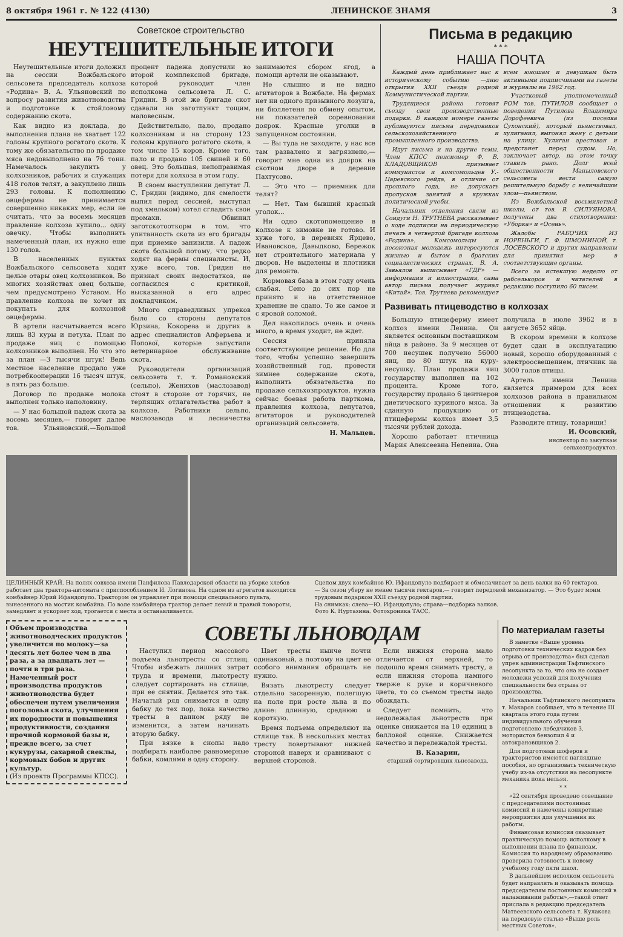8 октября 1961 г. № 122 (4130) ЛЕНИНСКОЕ ЗНАМЯ 3
Советское строительство
НЕУТЕШИТЕЛЬНЫЕ ИТОГИ
Неутешительные итоги доложил на сессии Вожбальского сельсовета председатель колхоза «Родина» В. А. Ульяновский по вопросу развития животноводства и подготовке к стойловому содержанию скота.
Как видно из доклада, до выполнения плана не хватает 122 головы крупного рогатого скота. К тому же обязательство по продаже мяса недовыполнено на 76 тонн. Намечалось закупить у колхозников, рабочих и служащих 418 голов телят, а закуплено лишь 293 головы. К пополнению овцефермы не принимается совершенно никаких мер, если не считать, что за восемь месяцев правление колхоза купило... одну овечку. Чтобы выполнить намеченный план, их нужно еще 130 голов.
В населенных пунктах Вожбальского сельсовета ходят целые отары овец колхозников. Во многих хозяйствах овец больше, чем предусмотрено Уставом. Но правление колхоза не хочет их покупать для колхозной овцефермы.
В артели насчитывается всего лишь 83 куры и петуха. План по продаже яиц с помощью колхозников выполнен. Но что это за план —3 тысячи штук! Ведь местное население продало уже потребкооперации 16 тысяч штук, в пять раз больше.
Договор по продаже молока выполнен только наполовину.
— У нас большой падеж скота за восемь месяцев,— говорит далее тов. Ульяновский.—Большой процент падежа допустили во второй комплексной бригаде, которой руководит член исполкома сельсовета Л. С. Гридин. В этой же бригаде скот сдавали на заготпункт тощим, маловесным.
Действительно, пало, продано колхозникам и на сторону 123 головы крупного рогатого скота, в том числе 15 коров. Кроме того, пало и продано 105 свиней и 60 овец. Это большая, непоправимая потеря для колхоза в этом году.
В своем выступлении депутат Л. С. Гридин (видимо, для смелости выпил перед сессией, выступал под хмельком) хотел сгладить свои промахи. Обвинил заготскотооткорм в том, что упитанность скота из его бригады при приемке занизили. А падеж скота большой потому, что редко ходят на фермы специалисты. И, хуже всего, тов. Гридин не признал своих недостатков, не согласился с критикой, высказанной в его адрес докладчиком.
Много справедливых упреков было со стороны депутатов Юрзина, Кокорева и других в адрес специалистов Алферьева и Попової, которые запустили ветеринарное обслуживание скота.
Руководители организаций сельсовета т. т. Романовский (сельпо), Женихов (маслозавод) стоят в стороне от горячих, не терпящих отлагательства работ в колхозе. Работники сельпо, маслозавода и лесничества занимаются сбором ягод, а помощи артели не оказывают.
Не слышно и не видно агитаторов в Вожбале. На фермах нет ни одного призывного лозунга, ни бюллетеня по обмену опытом, ни показателей соревнования доярок. Красные уголки в запущенном состоянии.
— Вы туда не заходите, у нас все там развалено и загрязнено,—говорит мне одна из доярок на скотном дворе в деревне Пахтусово.
— Это что — приемник для телят?
— Нет. Там бывший красный уголок...
Ни одно скотопомещение в колхозе к зимовке не готово. И хуже того, в деревнях Ярцево, Ивановское, Давыдково, Бережок нет строительного материала у дворов. Не выделены и плотники для ремонта.
Кормовая база в этом году очень слабая. Сено до сих пор не принято и на ответственное хранение не сдано. То же самое и с яровой соломой.
Дел накопилось очень и очень много, а время уходит, не ждет.
Сессия приняла соответствующее решение. Но для того, чтобы успешно завершить хозяйственный год, провести зимнее содержание скота, выполнить обязательства по продаже сельхозпродуктов, нужна сейчас боевая работа парткома, правления колхоза, депутатов, агитаторов и руководителей организаций сельсовета.
Н. Мальцев.
Письма в редакцию
* * *
НАША ПОЧТА
Каждый день приближает нас к историческому событию —дню открытия XXII съезда родной Коммунистической партии.
Трудящиеся района готовят съезду свои производственные подарки. В каждом номере газеты публикуются письма передовиков сельскохозяйственного и промышленного производства.
Идут письма и на другие темы. Член КПСС пенсионер Ф. В. КЛАДОВЩИКОВ призывает коммунистов и комсомольцев У.-Царевского рейда, в отличие от прошлого года, не допускать пропусков занятий в кружках политической учебы.
Начальник отделения связи из Сондуги Н. ТРУТНЕВА рассказывает о ходе подписки на периодическую печать в четвертой бригаде колхоза «Родина». Комсомольцы и несоюзная молодежь интересуются жизнью и бытом в братских социалистических странах. В. А. Завьялов выписывает «ГДР» — информация и иллюстрация, сама автор письма получает журнал «Китай». Тов. Трутнева рекомендует всем юношам и девушкам быть активными подписчиками на газеты и журналы на 1962 год.
Участковый уполномоченный РОМ тов. ПУТИЛОВ сообщает о поведении Путилова Владимира Дорофеевича (из поселка Сухонский), который пьянствовал, хулиганил, выгонял жену с детьми на улицу. Хулиган арестован и предстанет перед судом. Но, заключает автор, на этом точку ставить рано. Долг всей общественности Маныловского сельсовета вести самую решительную борьбу с величайшим злом—пьянством.
Из Вожбальской восьмилетней школы, от тов. В. СИЛУЯНОВА, получены два стихотворения: «Уборка» и «Осень».
Жалобы РАБОЧИХ ИЗ НОРЕНЬГИ, Г. Ф. ШМОНИНОЙ, т. ЛОСЕВСКОГО и других направлены для принятия мер в соответствующие органы.
Всего за истекшую неделю от рабселькоров и читателей в редакцию поступило 60 писем.
Развивать птицеводство в колхозах
Большую птицеферму имеет колхоз имени Ленина. Он является основным поставщиком яйца в районе. За 9 месяцев от 700 несушек получено 56000 яиц, по 80 штук на куру-несушку. План продажи яиц государству выполнен на 102 процента. Кроме того, государству продано 6 центнеров диетического куриного мяса. За сданную продукцию от птицефермы колхоз имеет 3,5 тысячи рублей дохода.
Хорошо работает птичница Мария Алексеевна Непеина. Она получила в июле 3962 и в августе 3652 яйца.
В скором времени в колхозе будет сдан в эксплуатацию новый, хорошо оборудованный с электроосвещением, птичник на 3000 голов птицы.
Артель имени Ленина является примером для всех колхозов района в правильном отношении к развитию птицеводства.
Разводите птицу, товарищи!
И. Осовский,
инспектор по закупкам сельхозпродуктов.
ЦЕЛИННЫЙ КРАЙ. На полях совхоза имени Панфилова Павлодарской области на уборке хлебов работает два трактора-автомата с приспособлением И. Логинова. На одном из агрегатов находится комбайнер Юрий Ифандопуло. Трактором он управляет при помощи специального пульта, вынесенного на мостик комбайна. По воле комбайнера трактор делает левый и правый повороты, замедляет и ускоряет ход, трогается с места и останавливается.
Сцепом двух комбайнов Ю. Ифандопуло подбирает и обмолачивает за день валки на 60 гектаров.
— За сезон уберу не менее тысячи гектаров,— говорит передовой механизатор. — Это будет моим трудовым подарком XXII съезду родной партии.
На снимках: слева—Ю. Ифандопуло; справа—подборка валков.
Фото К. Нуртазина. Фотохроника ТАСС.
Объем производства животноводческих продуктов увеличится по молоку—за десять лет более чем в два раза, а за двадцать лет — почти в три раза. Намеченный рост производства продуктов животноводства будет обеспечен путем увеличения поголовья скота, улучшения их породности и повышения продуктивности, создания прочной кормовой базы и, прежде всего, за счет кукурузы, сахарной свеклы, кормовых бобов и других культур.
(Из проекта Программы КПСС).
СОВЕТЫ ЛЬНОВОДАМ
Наступил период массового подъема льнотресты со стлищ. Чтобы избежать лишних затрат труда и времени, льнотресту следует сортировать на стлище, при ее снятии. Делается это так. Начатый ряд снимается в одну бабку до тех пор, пока качество тресты в данном ряду не изменится, а затем начинать вторую бабку.
При вязке в снопы надо подбирать наиболее равномерные бабки, комлями в одну сторону.
Цвет тресты нынче почти одинаковый, а поэтому на цвет ее особого внимания обращать не нужно.
Вязать льнотресту следует отдельно засоренную, полегшую на поле при росте льна и по длине: длинную, среднюю и короткую.
Время подъема определяют на стлище так. В нескольких местах тресту повертывают нижней стороной наверх и сравнивают с верхней стороной.
Если нижняя сторона мало отличается от верхней, то подошло время снимать тресту, а если нижняя сторона намного тверже к руке и коричневого цвета, то со съемом тресты надо обождать.
Следует помнить, что недолежалая льнотреста при оценке снижается на 10 единиц в балловой оценке. Снижается качество и перележалой тресты.
В. Казарин,
старший сортировщик льнозавода.
По материалам газеты
В заметке «Выше уровень подготовки технических кадров без отрыва от производства» был сделан упрек администрации Тафтинского лесопункта за то, что она не создает молодежи условий для получения специальности без отрыва от производства.
Начальник Тафтинского лесопункта т. Макаров сообщает, что в течение III квартала этого года путем индивидуального обучения подготовлено лебедчиков 3, мотористов бензопил 4 и автокрановщиков 2.
Для подготовки шоферов и трактористов имеются наглядные пособия, но организовать техническую учебу из-за отсутствия на лесопункте механика пока нельзя.
* *
«22 сентября проведено совещание с председателями постоянных комиссий и намечены конкретные мероприятия для улучшения их работы.
Финансовая комиссия оказывает практическую помощь исполкому в выполнении плана по финансам. Комиссия по народному образованию проверила готовность к новому учебному году пяти школ.
В дальнейшем исполком сельсовета будет направлять и оказывать помощь председателям постоянных комиссий в налаживании работы»,—такой ответ прислала в редакцию председатель Матвеевского сельсовета т. Кулакова на передовую статью «Выше роль местных Советов».